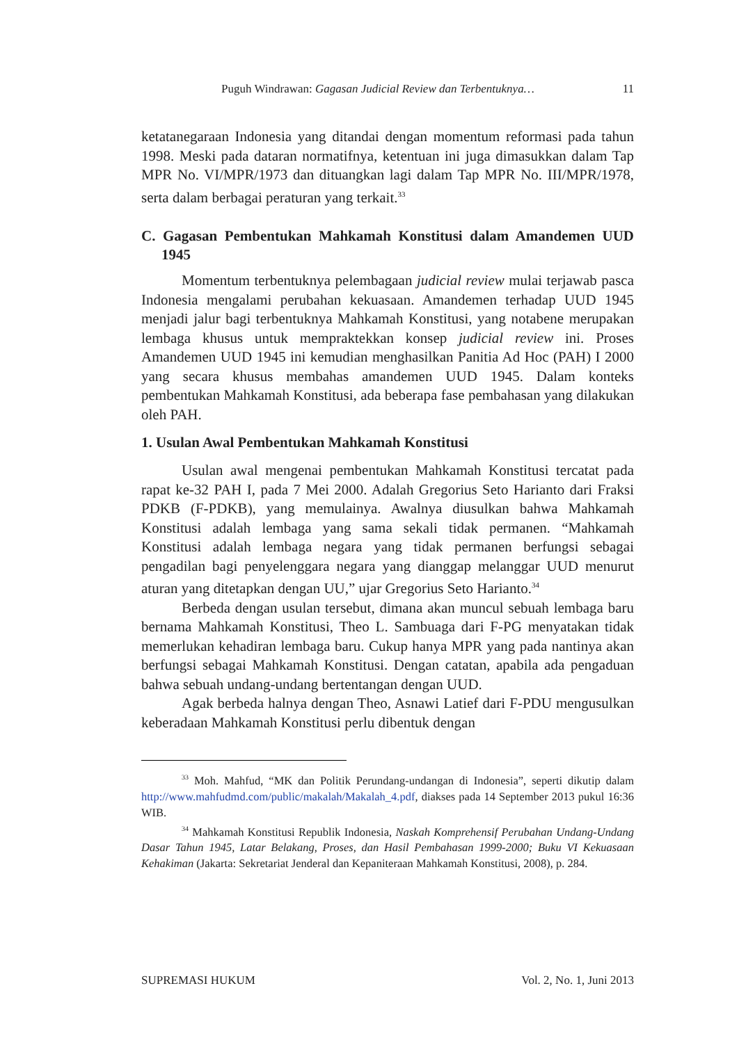Puguh Windrawan: Gagasan Judicial Review dan Terbentuknya… 11
ketatanegaraan Indonesia yang ditandai dengan momentum reformasi pada tahun 1998. Meski pada dataran normatifnya, ketentuan ini juga dimasukkan dalam Tap MPR No. VI/MPR/1973 dan dituangkan lagi dalam Tap MPR No. III/MPR/1978, serta dalam berbagai peraturan yang terkait.<sup>33</sup>
C. Gagasan Pembentukan Mahkamah Konstitusi dalam Amandemen UUD 1945
Momentum terbentuknya pelembagaan judicial review mulai terjawab pasca Indonesia mengalami perubahan kekuasaan. Amandemen terhadap UUD 1945 menjadi jalur bagi terbentuknya Mahkamah Konstitusi, yang notabene merupakan lembaga khusus untuk mempraktekkan konsep judicial review ini. Proses Amandemen UUD 1945 ini kemudian menghasilkan Panitia Ad Hoc (PAH) I 2000 yang secara khusus membahas amandemen UUD 1945. Dalam konteks pembentukan Mahkamah Konstitusi, ada beberapa fase pembahasan yang dilakukan oleh PAH.
1. Usulan Awal Pembentukan Mahkamah Konstitusi
Usulan awal mengenai pembentukan Mahkamah Konstitusi tercatat pada rapat ke-32 PAH I, pada 7 Mei 2000. Adalah Gregorius Seto Harianto dari Fraksi PDKB (F-PDKB), yang memulainya. Awalnya diusulkan bahwa Mahkamah Konstitusi adalah lembaga yang sama sekali tidak permanen. “Mahkamah Konstitusi adalah lembaga negara yang tidak permanen berfungsi sebagai pengadilan bagi penyelenggara negara yang dianggap melanggar UUD menurut aturan yang ditetapkan dengan UU,” ujar Gregorius Seto Harianto.<sup>34</sup>
Berbeda dengan usulan tersebut, dimana akan muncul sebuah lembaga baru bernama Mahkamah Konstitusi, Theo L. Sambuaga dari F-PG menyatakan tidak memerlukan kehadiran lembaga baru. Cukup hanya MPR yang pada nantinya akan berfungsi sebagai Mahkamah Konstitusi. Dengan catatan, apabila ada pengaduan bahwa sebuah undang-undang bertentangan dengan UUD.
Agak berbeda halnya dengan Theo, Asnawi Latief dari F-PDU mengusulkan keberadaan Mahkamah Konstitusi perlu dibentuk dengan
<sup>33</sup> Moh. Mahfud, “MK dan Politik Perundang-undangan di Indonesia”, seperti dikutip dalam http://www.mahfudmd.com/public/makalah/Makalah_4.pdf, diakses pada 14 September 2013 pukul 16:36 WIB.
<sup>34</sup> Mahkamah Konstitusi Republik Indonesia, Naskah Komprehensif Perubahan Undang-Undang Dasar Tahun 1945, Latar Belakang, Proses, dan Hasil Pembahasan 1999-2000; Buku VI Kekuasaan Kehakiman (Jakarta: Sekretariat Jenderal dan Kepaniteraan Mahkamah Konstitusi, 2008), p. 284.
SUPREMASI HUKUM Vol. 2, No. 1, Juni 2013